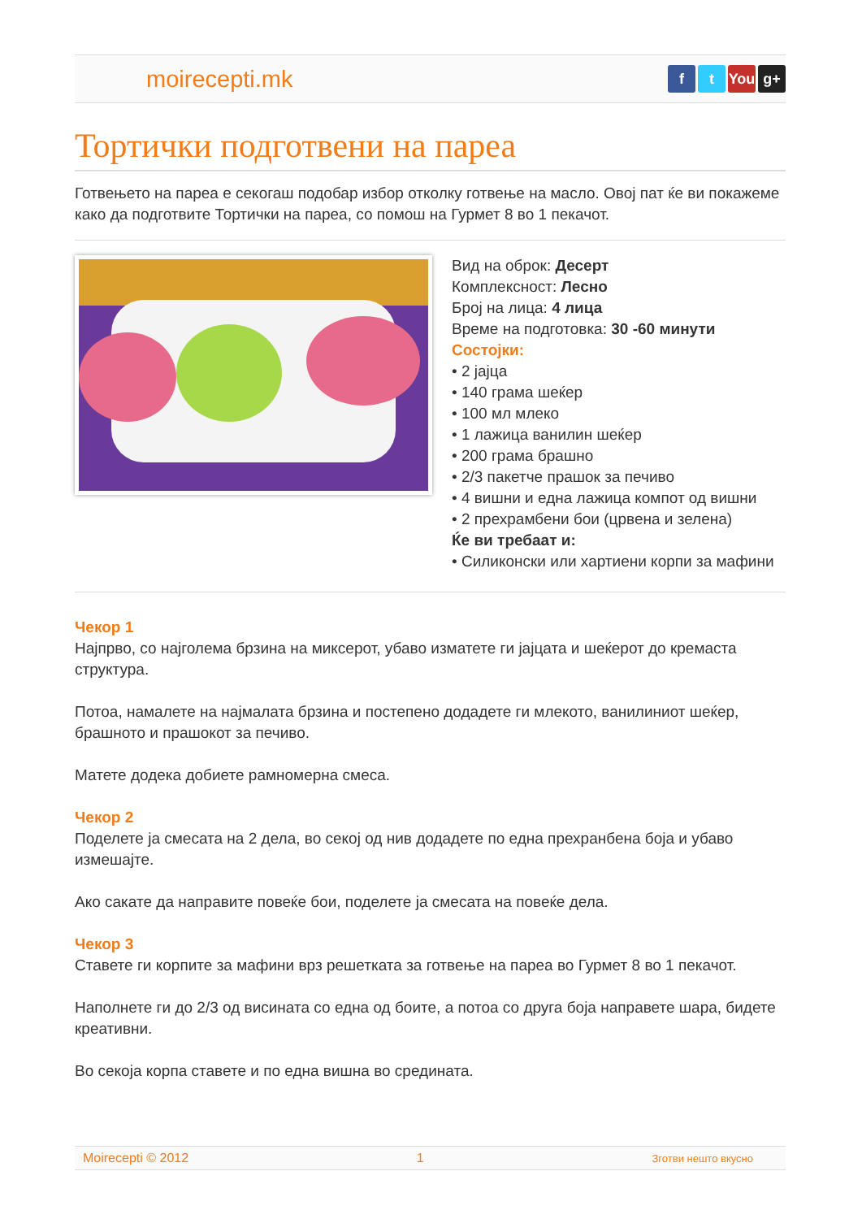moirecepti.mk
ft You g+
Тортички подготвени на пареа
Готвењето на пареа е секогаш подобар избор отколку готвење на масло. Овој пат ќе ви покажеме како да подготвите Тортички на пареа, со помош на Гурмет 8 во 1 пекачот.
Вид на оброк: Десерт
Комплексност: Лесно
Број на лица: 4 лица
Време на подготовка: 30 -60 минути
Состојки:
• 2 јајца
• 140 грама шеќер
• 100 мл млеко
• 1 лажица ванилин шеќер
• 200 грама брашно
• 2/3 пакетче прашок за печиво
• 4 вишни и една лажица компот од вишни
• 2 прехрамбени бои (црвена и зелена)
Ќе ви требаат и:
• Силиконски или хартиени корпи за мафини
Чекор 1
Најпрво, со најголема брзина на миксерот, убаво изматете ги јајцата и шеќерот до кремаста структура.
Потоа, намалете на најмалата брзина и постепено додадете ги млекото, ванилиниот шеќер, брашното и прашокот за печиво.
Матете додека добиете рамномерна смеса.
Чекор 2
Поделете ја смесата на 2 дела, во секој од нив додадете по една прехранбена боја и убаво измешајте.
Ако сакате да направите повеќе бои, поделете ја смесата на повеќе дела.
Чекор 3
Ставете ги корпите за мафини врз решетката за готвење на пареа во Гурмет 8 во 1 пекачот.
Наполнете ги до 2/3 од висината со една од боите, а потоа со друга боја направете шара, бидете креативни.
Во секоја корпа ставете и по една вишна во средината.
Moirecepti © 2012 1 Зготви нешто вкусно